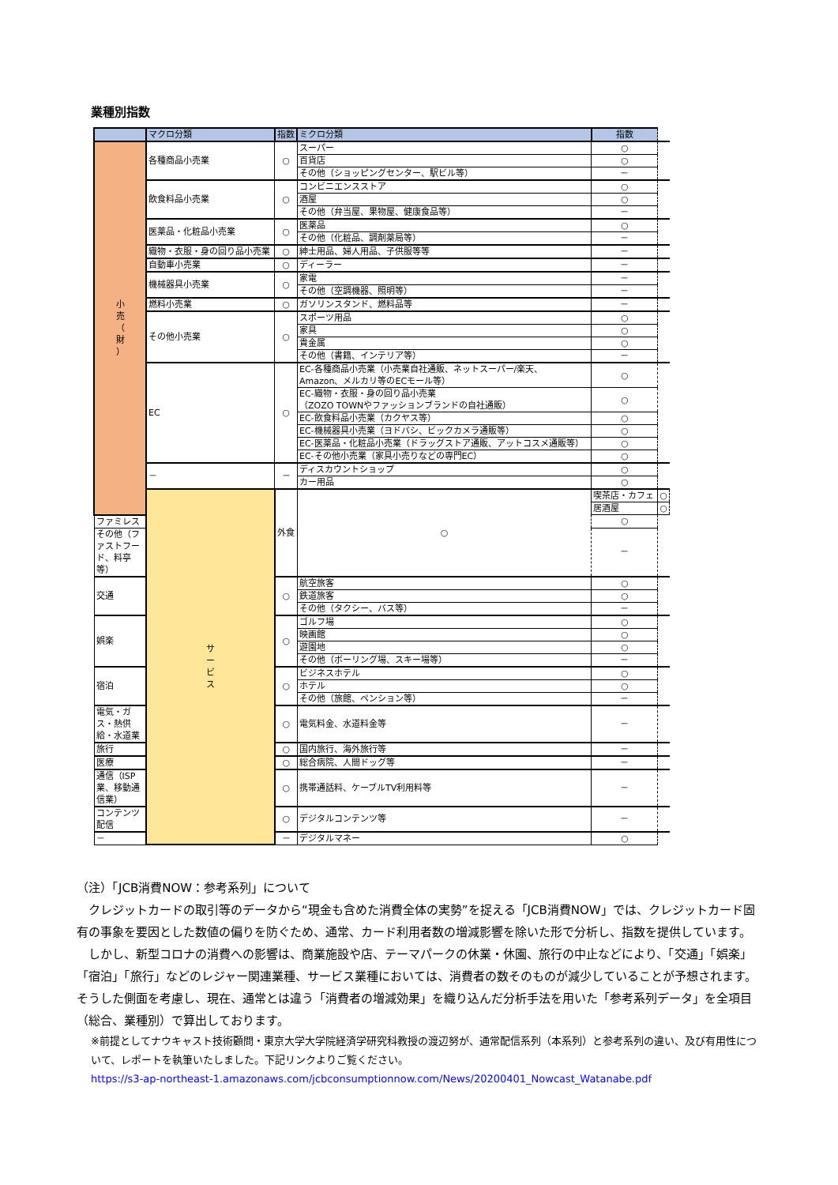業種別指数
| | マクロ分類 | 指数 | ミクロ分類 | 指数 | |
| --- | --- | --- | --- | --- | --- |
| 小 売 （ 財 ） | 各種商品小売業 | ○ | スーパー | ○ | |
| | | | 百貨店 | ○ | |
| | | | その他（ショッピングセンター、駅ビル等） | － | |
| | 飲食料品小売業 | ○ | コンビニエンスストア | ○ | |
| | | | 酒屋 | ○ | |
| | | | その他（弁当屋、果物屋、健康食品等） | － | |
| | 医薬品・化粧品小売業 | ○ | 医薬品 | ○ | |
| | | | その他（化粧品、調剤薬局等） | － | |
| | 織物・衣服・身の回り品小売業 | ○ | 紳士用品、婦人用品、子供服等等 | － | |
| | 自動車小売業 | ○ | ディーラー | － | |
| | 機械器具小売業 | ○ | 家電 | － | |
| | | | その他（空調機器、照明等） | － | |
| | 燃料小売業 | ○ | ガソリンスタンド、燃料品等 | － | |
| | その他小売業 | ○ | スポーツ用品 | ○ | |
| | | | 家具 | ○ | |
| | | | 貴金属 | ○ | |
| | | | その他（書籍、インテリア等） | － | |
| | EC | ○ | EC-各種商品小売業（小売業自社通販、ネットスーパー/楽天、 Amazon、メルカリ等のECモール等） | ○ | |
| | | | EC-織物・衣服・身の回り品小売業 （ZOZO TOWNやファッションブランドの自社通販） | ○ | |
| | | | EC-飲食料品小売業（カクヤス等） | ○ | |
| | | | EC-機械器具小売業（ヨドバシ、ビックカメラ通販等） | ○ | |
| | | | EC-医薬品・化粧品小売業（ドラッグストア通販、アットコスメ通販等） | ○ | |
| | | | EC-その他小売業（家具小売りなどの専門EC） | ○ | |
| | － | － | ディスカウントショップ | ○ | |
| | | | カー用品 | ○ | |
| | サ ー ビ ス | 外食 | ○ | 喫茶店・カフェ | ○ |
| | | | | 居酒屋 | ○ |
| ファミレス | | | | ○ | |
| その他（ファストフード、料亭等） | | | | － | |
| 交通 | | ○ | 航空旅客 | ○ | |
| | | | 鉄道旅客 | ○ | |
| | | | その他（タクシー、バス等） | － | |
| 娯楽 | | ○ | ゴルフ場 | ○ | |
| | | | 映画館 | ○ | |
| | | | 遊園地 | ○ | |
| | | | その他（ボーリング場、スキー場等） | － | |
| 宿泊 | | ○ | ビジネスホテル | ○ | |
| | | | ホテル | ○ | |
| | | | その他（旅館、ペンション等） | － | |
| 電気・ガス・熱供給・水道業 | | ○ | 電気料金、水道料金等 | － | |
| 旅行 | | ○ | 国内旅行、海外旅行等 | － | |
| 医療 | | ○ | 総合病院、人間ドッグ等 | － | |
| 通信（ISP業、移動通信業） | | ○ | 携帯通話料、ケーブルTV利用料等 | － | |
| コンテンツ配信 | | ○ | デジタルコンテンツ等 | － | |
| － | | － | デジタルマネー | ○ | |
（注）「JCB消費NOW：参考系列」について
クレジットカードの取引等のデータから“現金も含めた消費全体の実勢”を捉える「JCB消費NOW」では、クレジットカード固有の事象を要因とした数値の偏りを防ぐため、通常、カード利用者数の増減影響を除いた形で分析し、指数を提供しています。
しかし、新型コロナの消費への影響は、商業施設や店、テーマパークの休業・休園、旅行の中止などにより、「交通」「娯楽」「宿泊」「旅行」などのレジャー関連業種、サービス業種においては、消費者の数そのものが減少していることが予想されます。そうした側面を考慮し、現在、通常とは違う「消費者の増減効果」を織り込んだ分析手法を用いた「参考系列データ」を全項目（総合、業種別）で算出しております。
※前提としてナウキャスト技術顧問・東京大学大学院経済学研究科教授の渡辺努が、通常配信系列（本系列）と参考系列の違い、及び有用性について、レポートを執筆いたしました。下記リンクよりご覧ください。
https://s3-ap-northeast-1.amazonaws.com/jcbconsumptionnow.com/News/20200401_Nowcast_Watanabe.pdf